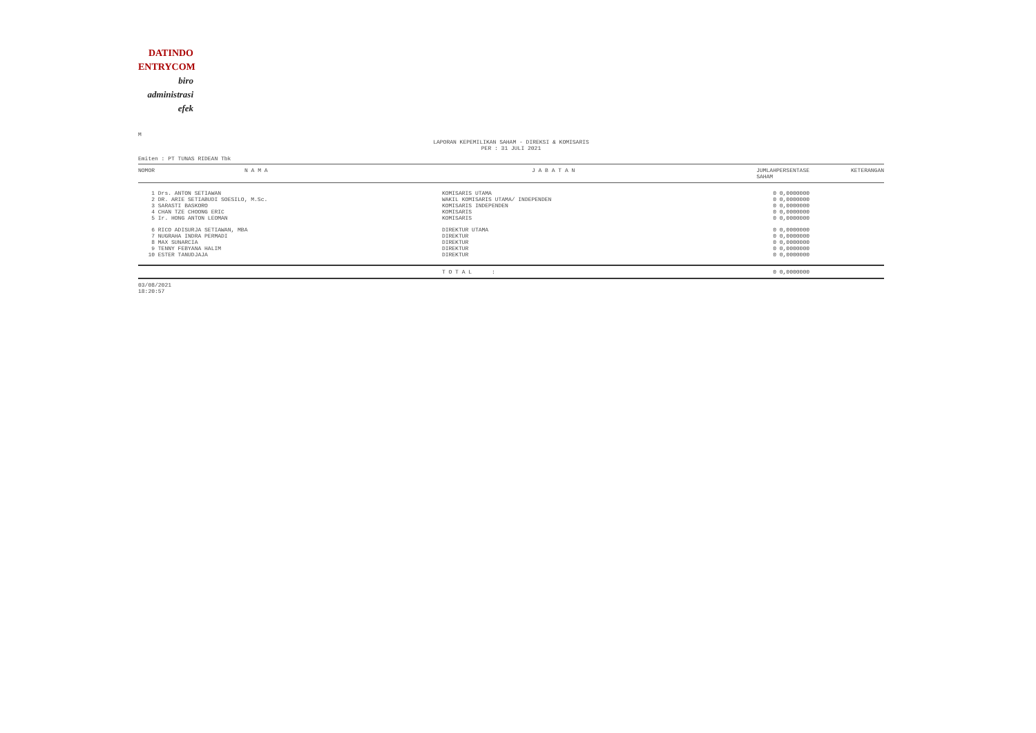DATINDO
ENTRYCOM
biro
administrasi
efek
M
LAPORAN KEPEMILIKAN SAHAM - DIREKSI & KOMISARIS
PER : 31 JULI 2021
Emiten : PT TUNAS RIDEAN Tbk
| NOMOR | N A M A | J A B A T A N | JUMLAH SAHAM | PERSENTASE | KETERANGAN |
| --- | --- | --- | --- | --- | --- |
| 1 | Drs. ANTON SETIAWAN | KOMISARIS UTAMA | 0 | 0,0000000 | |
| 2 | DR. ARIE SETIABUDI SOESILO, M.Sc. | WAKIL KOMISARIS UTAMA/ INDEPENDEN | 0 | 0,0000000 | |
| 3 | SARASTI BASKORO | KOMISARIS INDEPENDEN | 0 | 0,0000000 | |
| 4 | CHAN TZE CHOONG ERIC | KOMISARIS | 0 | 0,0000000 | |
| 5 | Ir. HONG ANTON LEOMAN | KOMISARIS | 0 | 0,0000000 | |
| 6 | RICO ADISURJA SETIAWAN, MBA | DIREKTUR UTAMA | 0 | 0,0000000 | |
| 7 | NUGRAHA INDRA PERMADI | DIREKTUR | 0 | 0,0000000 | |
| 8 | MAX SUNARCIA | DIREKTUR | 0 | 0,0000000 | |
| 9 | TENNY FEBYANA HALIM | DIREKTUR | 0 | 0,0000000 | |
| 10 | ESTER TANUDJAJA | DIREKTUR | 0 | 0,0000000 | |
| | | T O T A L : | 0 | 0,0000000 | |
03/08/2021
18:20:57